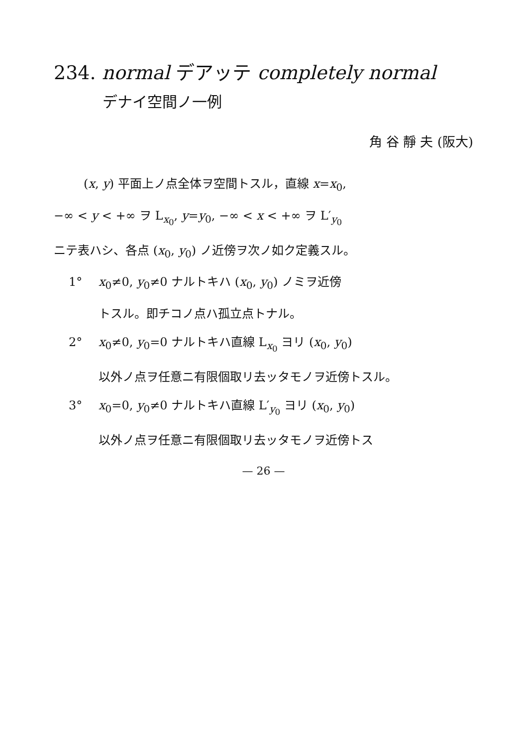234. normal デアッテ completely normal
デナイ空間ノ一例
角 谷 靜 夫 (阪大)
(x, y) 平面上ノ点全体ヲ空間トスル，直線 x=x<sub>0</sub>,
−∞ < y < +∞ ヲ L<sub>x<sub>0</sub></sub>, y=y<sub>0</sub>, −∞ < x < +∞ ヲ L′<sub>y<sub>0</sub></sub>
ニテ表ハシ、各点 (x<sub>0</sub>, y<sub>0</sub>) ノ近傍ヲ次ノ如ク定義スル。
1° x<sub>0</sub>≠0, y<sub>0</sub>≠0 ナルトキハ (x<sub>0</sub>, y<sub>0</sub>) ノミヲ近傍
トスル。即チコノ点ハ孤立点トナル。
2° x<sub>0</sub>≠0, y<sub>0</sub>=0 ナルトキハ直線 L<sub>x<sub>0</sub></sub> ヨリ (x<sub>0</sub>, y<sub>0</sub>)
以外ノ点ヲ任意ニ有限個取リ去ッタモノヲ近傍トスル。
3° x<sub>0</sub>=0, y<sub>0</sub>≠0 ナルトキハ直線 L′<sub>y<sub>0</sub></sub> ヨリ (x<sub>0</sub>, y<sub>0</sub>)
以外ノ点ヲ任意ニ有限個取リ去ッタモノヲ近傍トス
— 26 —